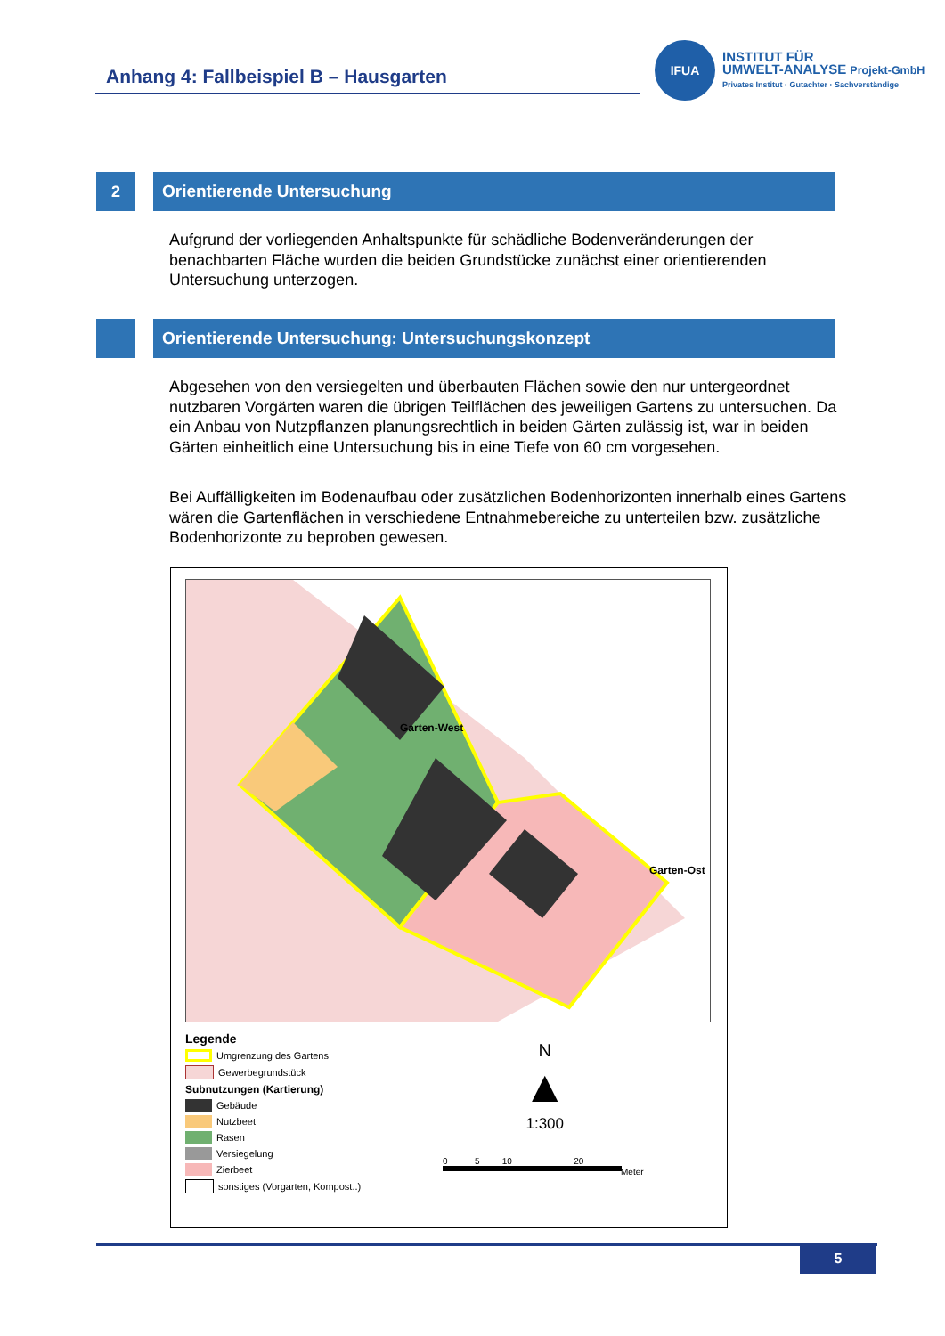Anhang 4: Fallbeispiel B – Hausgarten
IFUA
INSTITUT FÜR
UMWELT-ANALYSE Projekt-GmbH
Privates Institut · Gutachter · Sachverständige
2 Orientierende Untersuchung
Aufgrund der vorliegenden Anhaltspunkte für schädliche Bodenveränderungen der benachbarten Fläche wurden die beiden Grundstücke zunächst einer orientierenden Untersuchung unterzogen.
Orientierende Untersuchung: Untersuchungskonzept
Abgesehen von den versiegelten und überbauten Flächen sowie den nur untergeordnet nutzbaren Vorgärten waren die übrigen Teilflächen des jeweiligen Gartens zu untersuchen. Da ein Anbau von Nutzpflanzen planungsrechtlich in beiden Gärten zulässig ist, war in beiden Gärten einheitlich eine Untersuchung bis in eine Tiefe von 60 cm vorgesehen.
Bei Auffälligkeiten im Bodenaufbau oder zusätzlichen Bodenhorizonten innerhalb eines Gartens wären die Gartenflächen in verschiedene Entnahmebereiche zu unterteilen bzw. zusätzliche Bodenhorizonte zu beproben gewesen.
Garten-West
Garten-Ost
Legende
Umgrenzung des Gartens
Gewerbegrundstück
Subnutzungen (Kartierung)
Gebäude
Nutzbeet
Rasen
Versiegelung
Zierbeet
sonstiges (Vorgarten, Kompost..)
N
▲
1:300
0 5 10 20
Meter
5